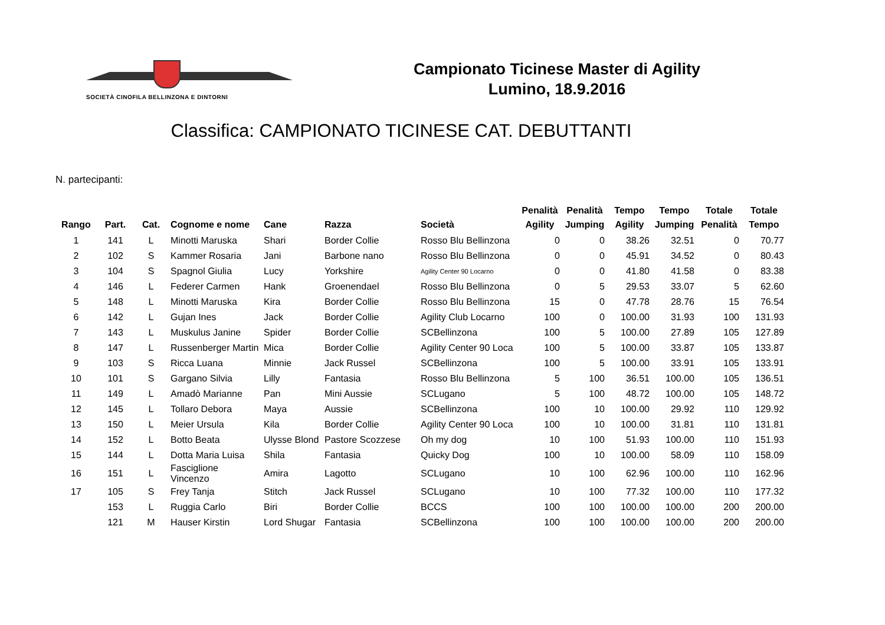SOCIETÀ CINOFILA BELLINZONA E DINTORNI
Campionato Ticinese Master di Agility
Lumino, 18.9.2016
Classifica: CAMPIONATO TICINESE CAT. DEBUTTANTI
N. partecipanti:
| Rango | Part. | Cat. | Cognome e nome | Cane | Razza | Società | Penalità Agility | Penalità Jumping | Tempo Agility | Tempo Jumping | Totale Penalità | Totale Tempo |
| --- | --- | --- | --- | --- | --- | --- | --- | --- | --- | --- | --- | --- |
| 1 | 141 | L | Minotti Maruska | Shari | Border Collie | Rosso Blu Bellinzona | 0 | 0 | 38.26 | 32.51 | 0 | 70.77 |
| 2 | 102 | S | Kammer Rosaria | Jani | Barbone nano | Rosso Blu Bellinzona | 0 | 0 | 45.91 | 34.52 | 0 | 80.43 |
| 3 | 104 | S | Spagnol Giulia | Lucy | Yorkshire | Agility Center 90 Locarno | 0 | 0 | 41.80 | 41.58 | 0 | 83.38 |
| 4 | 146 | L | Federer Carmen | Hank | Groenendael | Rosso Blu Bellinzona | 0 | 5 | 29.53 | 33.07 | 5 | 62.60 |
| 5 | 148 | L | Minotti Maruska | Kira | Border Collie | Rosso Blu Bellinzona | 15 | 0 | 47.78 | 28.76 | 15 | 76.54 |
| 6 | 142 | L | Gujan Ines | Jack | Border Collie | Agility Club Locarno | 100 | 0 | 100.00 | 31.93 | 100 | 131.93 |
| 7 | 143 | L | Muskulus Janine | Spider | Border Collie | SCBellinzona | 100 | 5 | 100.00 | 27.89 | 105 | 127.89 |
| 8 | 147 | L | Russenberger Martin | Mica | Border Collie | Agility Center 90 Loca | 100 | 5 | 100.00 | 33.87 | 105 | 133.87 |
| 9 | 103 | S | Ricca Luana | Minnie | Jack Russel | SCBellinzona | 100 | 5 | 100.00 | 33.91 | 105 | 133.91 |
| 10 | 101 | S | Gargano Silvia | Lilly | Fantasia | Rosso Blu Bellinzona | 5 | 100 | 36.51 | 100.00 | 105 | 136.51 |
| 11 | 149 | L | Amadò Marianne | Pan | Mini Aussie | SCLugano | 5 | 100 | 48.72 | 100.00 | 105 | 148.72 |
| 12 | 145 | L | Tollaro Debora | Maya | Aussie | SCBellinzona | 100 | 10 | 100.00 | 29.92 | 110 | 129.92 |
| 13 | 150 | L | Meier Ursula | Kila | Border Collie | Agility Center 90 Loca | 100 | 10 | 100.00 | 31.81 | 110 | 131.81 |
| 14 | 152 | L | Botto Beata | Ulysse Blond | Pastore Scozzese | Oh my dog | 10 | 100 | 51.93 | 100.00 | 110 | 151.93 |
| 15 | 144 | L | Dotta Maria Luisa | Shila | Fantasia | Quicky Dog | 100 | 10 | 100.00 | 58.09 | 110 | 158.09 |
| 16 | 151 | L | Fasciglione Vincenzo | Amira | Lagotto | SCLugano | 10 | 100 | 62.96 | 100.00 | 110 | 162.96 |
| 17 | 105 | S | Frey Tanja | Stitch | Jack Russel | SCLugano | 10 | 100 | 77.32 | 100.00 | 110 | 177.32 |
| | 153 | L | Ruggia Carlo | Biri | Border Collie | BCCS | 100 | 100 | 100.00 | 100.00 | 200 | 200.00 |
| | 121 | M | Hauser Kirstin | Lord Shugar | Fantasia | SCBellinzona | 100 | 100 | 100.00 | 100.00 | 200 | 200.00 |